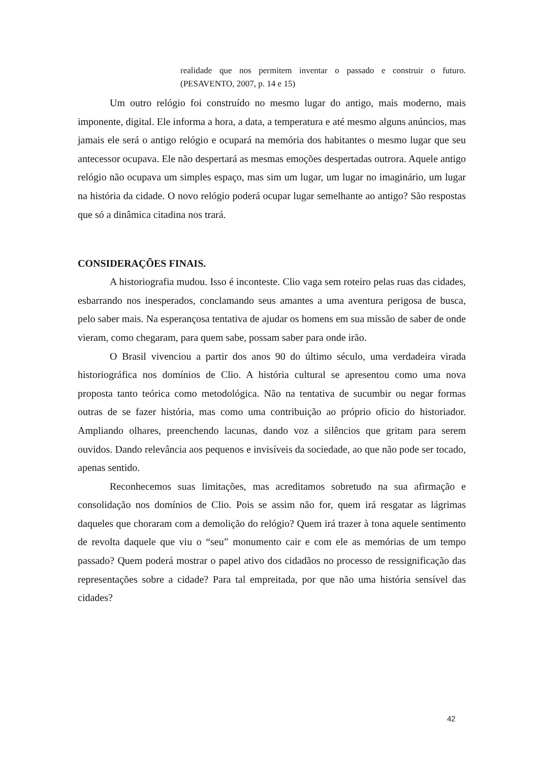realidade que nos permitem inventar o passado e construir o futuro.
(PESAVENTO, 2007, p. 14 e 15)
Um outro relógio foi construído no mesmo lugar do antigo, mais moderno, mais imponente, digital. Ele informa a hora, a data, a temperatura e até mesmo alguns anúncios, mas jamais ele será o antigo relógio e ocupará na memória dos habitantes o mesmo lugar que seu antecessor ocupava. Ele não despertará as mesmas emoções despertadas outrora. Aquele antigo relógio não ocupava um simples espaço, mas sim um lugar, um lugar no imaginário, um lugar na história da cidade. O novo relógio poderá ocupar lugar semelhante ao antigo? São respostas que só a dinâmica citadina nos trará.
CONSIDERAÇÕES FINAIS.
A historiografia mudou. Isso é inconteste. Clio vaga sem roteiro pelas ruas das cidades, esbarrando nos inesperados, conclamando seus amantes a uma aventura perigosa de busca, pelo saber mais. Na esperançosa tentativa de ajudar os homens em sua missão de saber de onde vieram, como chegaram, para quem sabe, possam saber para onde irão.
O Brasil vivenciou a partir dos anos 90 do último século, uma verdadeira virada historiográfica nos domínios de Clio. A história cultural se apresentou como uma nova proposta tanto teórica como metodológica. Não na tentativa de sucumbir ou negar formas outras de se fazer história, mas como uma contribuição ao próprio oficio do historiador. Ampliando olhares, preenchendo lacunas, dando voz a silêncios que gritam para serem ouvidos. Dando relevância aos pequenos e invisíveis da sociedade, ao que não pode ser tocado, apenas sentido.
Reconhecemos suas limitações, mas acreditamos sobretudo na sua afirmação e consolidação nos domínios de Clio. Pois se assim não for, quem irá resgatar as lágrimas daqueles que choraram com a demolição do relógio? Quem irá trazer à tona aquele sentimento de revolta daquele que viu o “seu” monumento cair e com ele as memórias de um tempo passado? Quem poderá mostrar o papel ativo dos cidadãos no processo de ressignificação das representações sobre a cidade? Para tal empreitada, por que não uma história sensível das cidades?
42